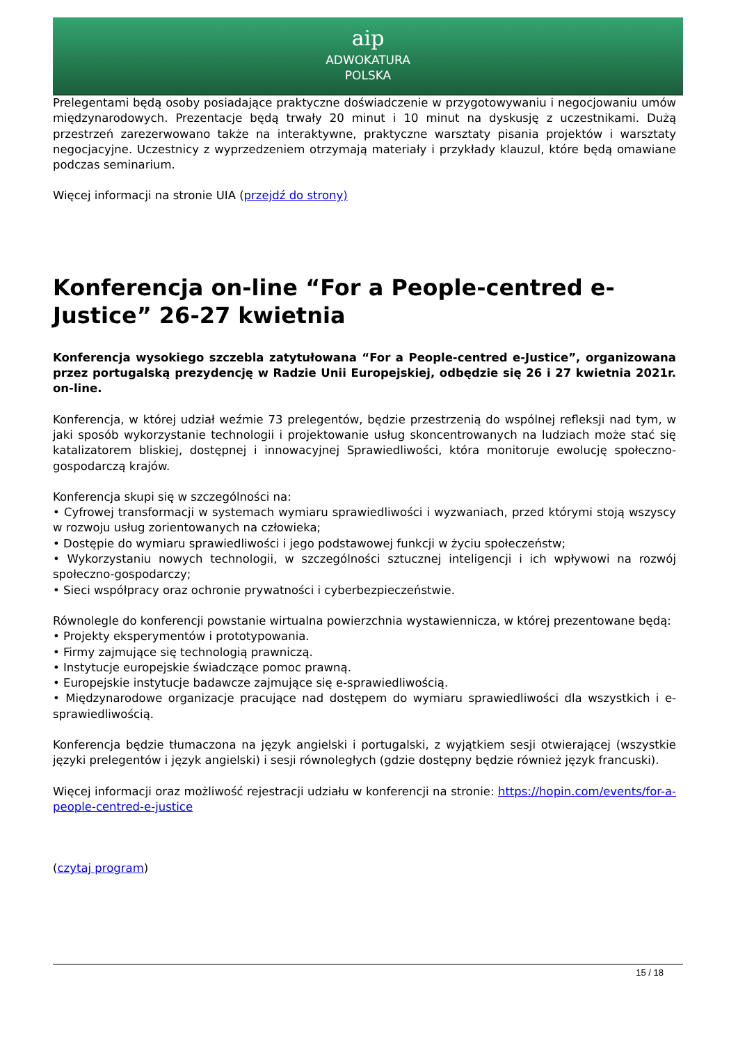aip
ADWOKATURA
POLSKA
Prelegentami będą osoby posiadające praktyczne doświadczenie w przygotowywaniu i negocjowaniu umów międzynarodowych. Prezentacje będą trwały 20 minut i 10 minut na dyskusję z uczestnikami. Dużą przestrzeń zarezerwowano także na interaktywne, praktyczne warsztaty pisania projektów i warsztaty negocjacyjne. Uczestnicy z wyprzedzeniem otrzymają materiały i przykłady klauzul, które będą omawiane podczas seminarium.
Więcej informacji na stronie UIA (przejdź do strony)
Konferencja on-line “For a People-centred e-Justice” 26-27 kwietnia
Konferencja wysokiego szczebla zatytułowana “For a People-centred e-Justice”, organizowana przez portugalską prezydencję w Radzie Unii Europejskiej, odbędzie się 26 i 27 kwietnia 2021r. on-line.
Konferencja, w której udział weźmie 73 prelegentów, będzie przestrzenią do wspólnej refleksji nad tym, w jaki sposób wykorzystanie technologii i projektowanie usług skoncentrowanych na ludziach może stać się katalizatorem bliskiej, dostępnej i innowacyjnej Sprawiedliwości, która monitoruje ewolucję społeczno-gospodarczą krajów.
Konferencja skupi się w szczególności na:
• Cyfrowej transformacji w systemach wymiaru sprawiedliwości i wyzwaniach, przed którymi stoją wszyscy w rozwoju usług zorientowanych na człowieka;
• Dostępie do wymiaru sprawiedliwości i jego podstawowej funkcji w życiu społeczeństw;
• Wykorzystaniu nowych technologii, w szczególności sztucznej inteligencji i ich wpływowi na rozwój społeczno-gospodarczy;
• Sieci współpracy oraz ochronie prywatności i cyberbezpieczeństwie.
Równolegle do konferencji powstanie wirtualna powierzchnia wystawiennicza, w której prezentowane będą:
• Projekty eksperymentów i prototypowania.
• Firmy zajmujące się technologią prawniczą.
• Instytucje europejskie świadczące pomoc prawną.
• Europejskie instytucje badawcze zajmujące się e-sprawiedliwością.
• Międzynarodowe organizacje pracujące nad dostępem do wymiaru sprawiedliwości dla wszystkich i e-sprawiedliwością.
Konferencja będzie tłumaczona na język angielski i portugalski, z wyjątkiem sesji otwierającej (wszystkie języki prelegentów i język angielski) i sesji równoległych (gdzie dostępny będzie również język francuski).
Więcej informacji oraz możliwość rejestracji udziału w konferencji na stronie: https://hopin.com/events/for-a-people-centred-e-justice
(czytaj program)
15 / 18